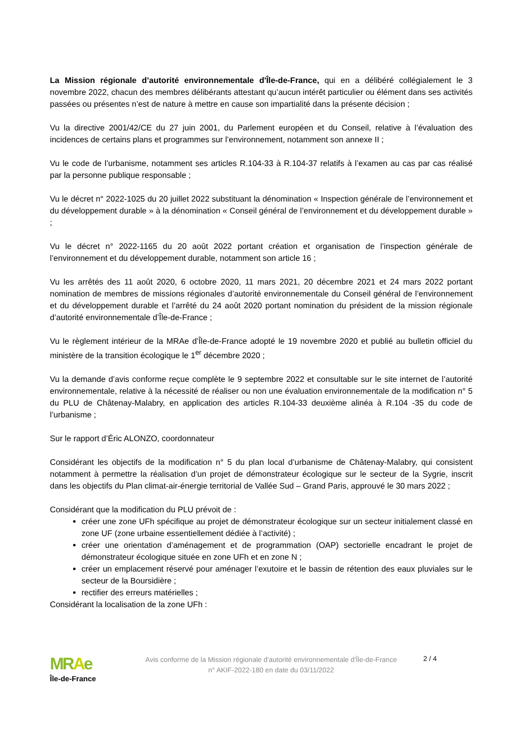La Mission régionale d’autorité environnementale d'Île-de-France, qui en a délibéré collégialement le 3 novembre 2022, chacun des membres délibérants attestant qu’aucun intérêt particulier ou élément dans ses activités passées ou présentes n’est de nature à mettre en cause son impartialité dans la présente décision ;
Vu la directive 2001/42/CE du 27 juin 2001, du Parlement européen et du Conseil, relative à l’évaluation des incidences de certains plans et programmes sur l’environnement, notamment son annexe II ;
Vu le code de l’urbanisme, notamment ses articles R.104-33 à R.104-37 relatifs à l’examen au cas par cas réalisé par la personne publique responsable ;
Vu le décret n° 2022-1025 du 20 juillet 2022 substituant la dénomination « Inspection générale de l’environnement et du développement durable » à la dénomination « Conseil général de l’environnement et du développement durable » ;
Vu le décret n° 2022-1165 du 20 août 2022 portant création et organisation de l’inspection générale de l’environnement et du développement durable, notamment son article 16 ;
Vu les arrêtés des 11 août 2020, 6 octobre 2020, 11 mars 2021, 20 décembre 2021 et 24 mars 2022 portant nomination de membres de missions régionales d’autorité environnementale du Conseil général de l’environnement et du développement durable et l’arrêté du 24 août 2020 portant nomination du président de la mission régionale d’autorité environnementale d’Île-de-France ;
Vu le règlement intérieur de la MRAe d’Île-de-France adopté le 19 novembre 2020 et publié au bulletin officiel du ministère de la transition écologique le 1<sup>er</sup> décembre 2020 ;
Vu la demande d’avis conforme reçue complète le 9 septembre 2022 et consultable sur le site internet de l’autorité environnementale, relative à la nécessité de réaliser ou non une évaluation environnementale de la modification n° 5 du PLU de Châtenay-Malabry, en application des articles R.104-33 deuxième alinéa à R.104 -35 du code de l’urbanisme ;
Sur le rapport d’Éric ALONZO, coordonnateur
Considérant les objectifs de la modification n° 5 du plan local d’urbanisme de Châtenay-Malabry, qui consistent notamment à permettre la réalisation d’un projet de démonstrateur écologique sur le secteur de la Sygrie, inscrit dans les objectifs du Plan climat-air-énergie territorial de Vallée Sud – Grand Paris, approuvé le 30 mars 2022 ;
Considérant que la modification du PLU prévoit de :
créer une zone UFh spécifique au projet de démonstrateur écologique sur un secteur initialement classé en zone UF (zone urbaine essentiellement dédiée à l’activité) ;
créer une orientation d’aménagement et de programmation (OAP) sectorielle encadrant le projet de démonstrateur écologique située en zone UFh et en zone N ;
créer un emplacement réservé pour aménager l’exutoire et le bassin de rétention des eaux pluviales sur le secteur de la Boursidière ;
rectifier des erreurs matérielles ;
Considérant la localisation de la zone UFh :
MRAe
Île-de-France
Avis conforme de la Mission régionale d'autorité environnementale d'Île-de-France
n° AKIF-2022-180 en date du 03/11/2022
2 / 4